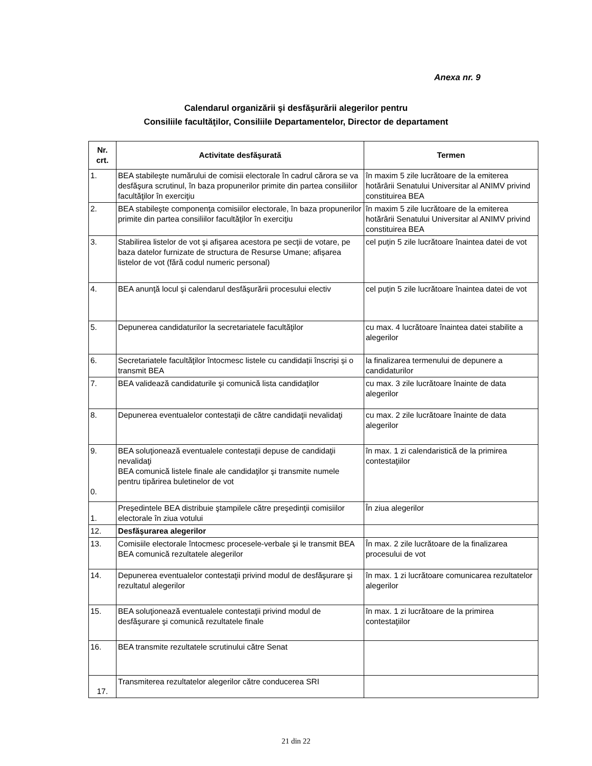Anexa nr. 9
Calendarul organizării şi desfăşurării alegerilor pentru
Consiliile facultăţilor, Consiliile Departamentelor, Director de departament
| Nr. crt. | Activitate desfăşurată | Termen |
| --- | --- | --- |
| 1. | BEA stabileşte numărului de comisii electorale în cadrul cărora se va desfăşura scrutinul, în baza propunerilor primite din partea consiliilor facultăţilor în exerciţiu | în maxim 5 zile lucrătoare de la emiterea hotărârii Senatului Universitar al ANIMV privind constituirea BEA |
| 2. | BEA stabileşte componenţa comisiilor electorale, în baza propunerilor primite din partea consiliilor facultăţilor în exerciţiu | în maxim 5 zile lucrătoare de la emiterea hotărârii Senatului Universitar al ANIMV privind constituirea BEA |
| 3. | Stabilirea listelor de vot şi afişarea acestora pe secţii de votare, pe baza datelor furnizate de structura de Resurse Umane; afișarea listelor de vot (fără codul numeric personal) | cel puțin 5 zile lucrătoare înaintea datei de vot |
| 4. | BEA anunţă locul şi calendarul desfăşurării procesului electiv | cel puțin 5 zile lucrătoare înaintea datei de vot |
| 5. | Depunerea candidaturilor la secretariatele facultăţilor | cu max. 4 lucrătoare înaintea datei stabilite a alegerilor |
| 6. | Secretariatele facultăţilor întocmesc listele cu candidații înscriși și o transmit BEA | la finalizarea termenului de depunere a candidaturilor |
| 7. | BEA validează candidaturile şi comunică lista candidaţilor | cu max. 3 zile lucrătoare înainte de data alegerilor |
| 8. | Depunerea eventualelor contestaţii de către candidaţii nevalidaţi | cu max. 2 zile lucrătoare înainte de data alegerilor |
| 9. 0. | BEA soluţionează eventualele contestaţii depuse de candidaţii nevalidaţi BEA comunică listele finale ale candidaţilor şi transmite numele pentru tipărirea buletinelor de vot | în max. 1 zi calendaristică de la primirea contestaţiilor |
| 1. | Președintele BEA distribuie ştampilele către preşedinţii comisiilor electorale în ziua votului | În ziua alegerilor |
| 12. | Desfăşurarea alegerilor | |
| 13. | Comisiile electorale întocmesc procesele-verbale şi le transmit BEA BEA comunică rezultatele alegerilor | În max. 2 zile lucrătoare de la finalizarea procesului de vot |
| 14. | Depunerea eventualelor contestaţii privind modul de desfăşurare şi rezultatul alegerilor | în max. 1 zi lucrătoare comunicarea rezultatelor alegerilor |
| 15. | BEA soluţionează eventualele contestaţii privind modul de desfăşurare şi comunică rezultatele finale | în max. 1 zi lucrătoare de la primirea contestaţiilor |
| 16. | BEA transmite rezultatele scrutinului către Senat | |
| 17. | Transmiterea rezultatelor alegerilor către conducerea SRI | |
21 din 22